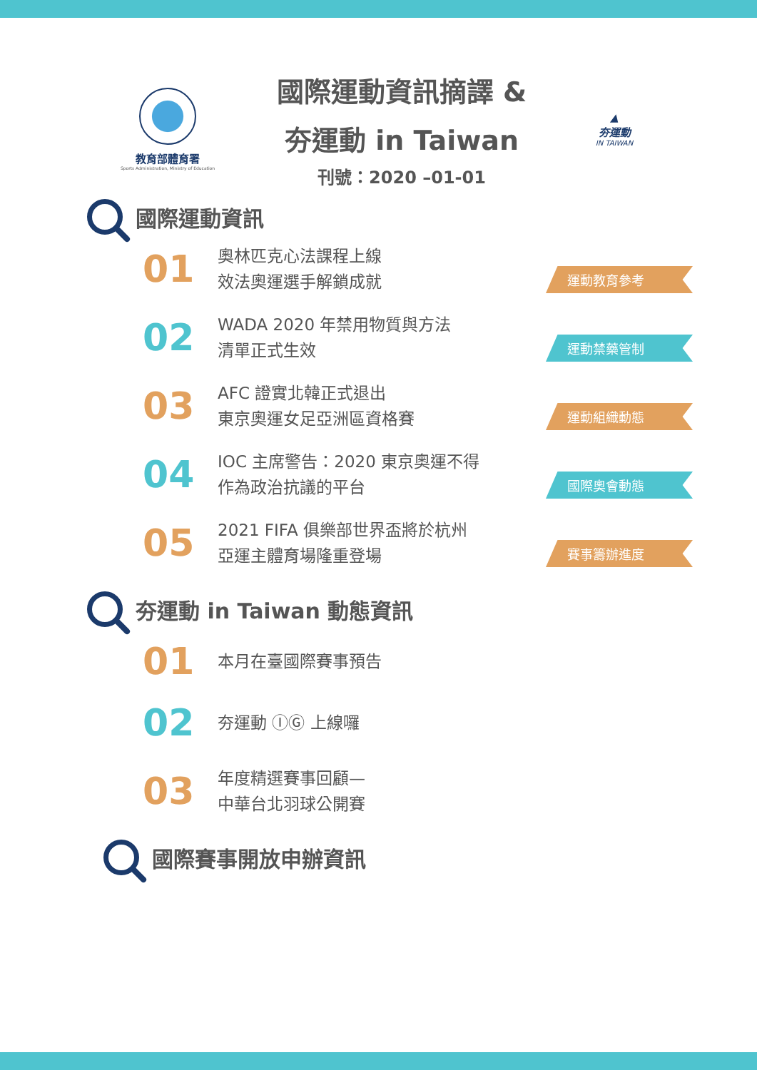教育部體育署
Sports Administration, Ministry of Education
國際運動資訊摘譯 &
夯運動 in Taiwan
刊號：2020 –01-01
▲
夯運動
IN TAIWAN
國際運動資訊
01
奧林匹克心法課程上線
效法奧運選手解鎖成就
運動教育參考
02
WADA 2020 年禁用物質與方法
清單正式生效
運動禁藥管制
03
AFC 證實北韓正式退出
東京奧運女足亞洲區資格賽
運動組織動態
04
IOC 主席警告：2020 東京奧運不得
作為政治抗議的平台
國際奧會動態
05
2021 FIFA 俱樂部世界盃將於杭州
亞運主體育場隆重登場
賽事籌辦進度
夯運動 in Taiwan 動態資訊
01
本月在臺國際賽事預告
02
夯運動 ⒾⒼ 上線囉
03
年度精選賽事回顧—
中華台北羽球公開賽
國際賽事開放申辦資訊